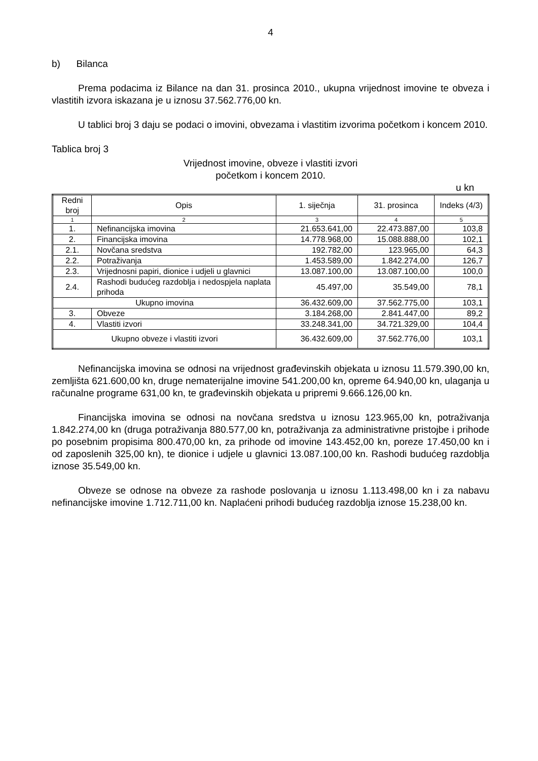4
b) Bilanca
Prema podacima iz Bilance na dan 31. prosinca 2010., ukupna vrijednost imovine te obveza i vlastitih izvora iskazana je u iznosu 37.562.776,00 kn.
U tablici broj 3 daju se podaci o imovini, obvezama i vlastitim izvorima početkom i koncem 2010.
Tablica broj 3
Vrijednost imovine, obveze i vlastiti izvori
početkom i koncem 2010.
u kn
| Redni broj | Opis | 1. siječnja | 31. prosinca | Indeks (4/3) |
| --- | --- | --- | --- | --- |
| 1 | 2 | 3 | 4 | 5 |
| 1. | Nefinancijska imovina | 21.653.641,00 | 22.473.887,00 | 103,8 |
| 2. | Financijska imovina | 14.778.968,00 | 15.088.888,00 | 102,1 |
| 2.1. | Novčana sredstva | 192.782,00 | 123.965,00 | 64,3 |
| 2.2. | Potraživanja | 1.453.589,00 | 1.842.274,00 | 126,7 |
| 2.3. | Vrijednosni papiri, dionice i udjeli u glavnici | 13.087.100,00 | 13.087.100,00 | 100,0 |
| 2.4. | Rashodi budućeg razdoblja i nedospjela naplata prihoda | 45.497,00 | 35.549,00 | 78,1 |
| Ukupno imovina | | 36.432.609,00 | 37.562.775,00 | 103,1 |
| 3. | Obveze | 3.184.268,00 | 2.841.447,00 | 89,2 |
| 4. | Vlastiti izvori | 33.248.341,00 | 34.721.329,00 | 104,4 |
| Ukupno obveze i vlastiti izvori | | 36.432.609,00 | 37.562.776,00 | 103,1 |
Nefinancijska imovina se odnosi na vrijednost građevinskih objekata u iznosu 11.579.390,00 kn, zemljišta 621.600,00 kn, druge nematerijalne imovine 541.200,00 kn, opreme 64.940,00 kn, ulaganja u računalne programe 631,00 kn, te građevinskih objekata u pripremi 9.666.126,00 kn.
Financijska imovina se odnosi na novčana sredstva u iznosu 123.965,00 kn, potraživanja 1.842.274,00 kn (druga potraživanja 880.577,00 kn, potraživanja za administrativne pristojbe i prihode po posebnim propisima 800.470,00 kn, za prihode od imovine 143.452,00 kn, poreze 17.450,00 kn i od zaposlenih 325,00 kn), te dionice i udjele u glavnici 13.087.100,00 kn. Rashodi budućeg razdoblja iznose 35.549,00 kn.
Obveze se odnose na obveze za rashode poslovanja u iznosu 1.113.498,00 kn i za nabavu nefinancijske imovine 1.712.711,00 kn. Naplaćeni prihodi budućeg razdoblja iznose 15.238,00 kn.